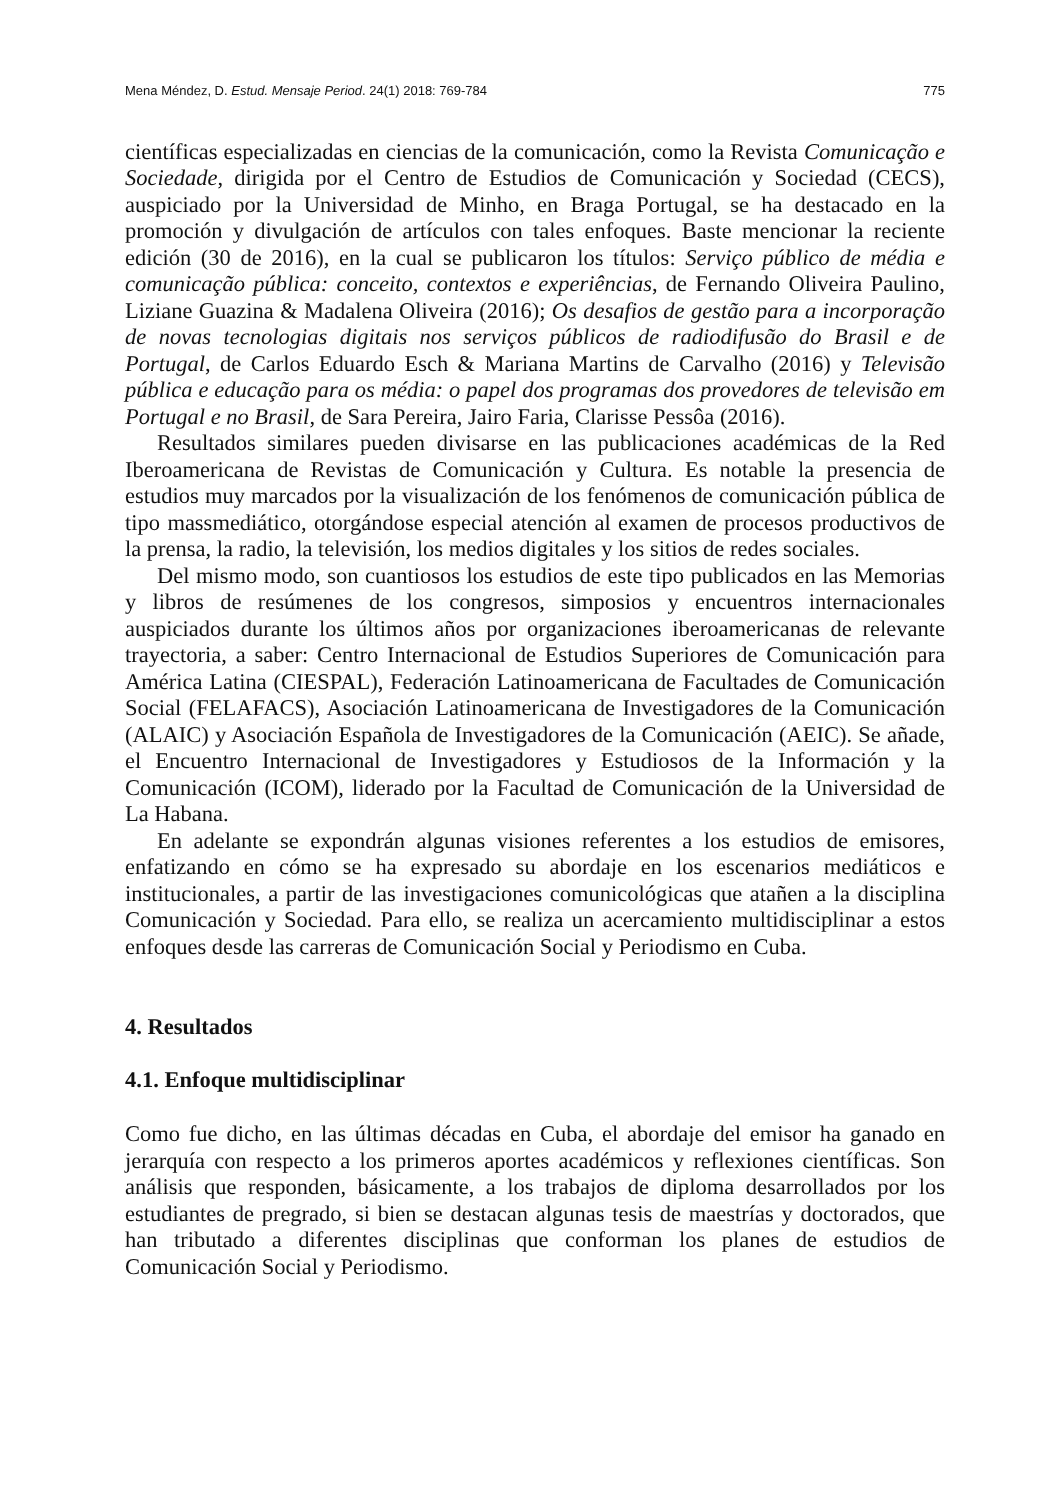Mena Méndez, D. Estud. Mensaje Period. 24(1) 2018: 769-784 775
científicas especializadas en ciencias de la comunicación, como la Revista Comunicação e Sociedade, dirigida por el Centro de Estudios de Comunicación y Sociedad (CECS), auspiciado por la Universidad de Minho, en Braga Portugal, se ha destacado en la promoción y divulgación de artículos con tales enfoques. Baste mencionar la reciente edición (30 de 2016), en la cual se publicaron los títulos: Serviço público de média e comunicação pública: conceito, contextos e experiências, de Fernando Oliveira Paulino, Liziane Guazina & Madalena Oliveira (2016); Os desafios de gestão para a incorporação de novas tecnologias digitais nos serviços públicos de radiodifusão do Brasil e de Portugal, de Carlos Eduardo Esch & Mariana Martins de Carvalho (2016) y Televisão pública e educação para os média: o papel dos programas dos provedores de televisão em Portugal e no Brasil, de Sara Pereira, Jairo Faria, Clarisse Pessôa (2016).
Resultados similares pueden divisarse en las publicaciones académicas de la Red Iberoamericana de Revistas de Comunicación y Cultura. Es notable la presencia de estudios muy marcados por la visualización de los fenómenos de comunicación pública de tipo massmediático, otorgándose especial atención al examen de procesos productivos de la prensa, la radio, la televisión, los medios digitales y los sitios de redes sociales.
Del mismo modo, son cuantiosos los estudios de este tipo publicados en las Memorias y libros de resúmenes de los congresos, simposios y encuentros internacionales auspiciados durante los últimos años por organizaciones iberoamericanas de relevante trayectoria, a saber: Centro Internacional de Estudios Superiores de Comunicación para América Latina (CIESPAL), Federación Latinoamericana de Facultades de Comunicación Social (FELAFACS), Asociación Latinoamericana de Investigadores de la Comunicación (ALAIC) y Asociación Española de Investigadores de la Comunicación (AEIC). Se añade, el Encuentro Internacional de Investigadores y Estudiosos de la Información y la Comunicación (ICOM), liderado por la Facultad de Comunicación de la Universidad de La Habana.
En adelante se expondrán algunas visiones referentes a los estudios de emisores, enfatizando en cómo se ha expresado su abordaje en los escenarios mediáticos e institucionales, a partir de las investigaciones comunicológicas que atañen a la disciplina Comunicación y Sociedad. Para ello, se realiza un acercamiento multidisciplinar a estos enfoques desde las carreras de Comunicación Social y Periodismo en Cuba.
4. Resultados
4.1. Enfoque multidisciplinar
Como fue dicho, en las últimas décadas en Cuba, el abordaje del emisor ha ganado en jerarquía con respecto a los primeros aportes académicos y reflexiones científicas. Son análisis que responden, básicamente, a los trabajos de diploma desarrollados por los estudiantes de pregrado, si bien se destacan algunas tesis de maestrías y doctorados, que han tributado a diferentes disciplinas que conforman los planes de estudios de Comunicación Social y Periodismo.